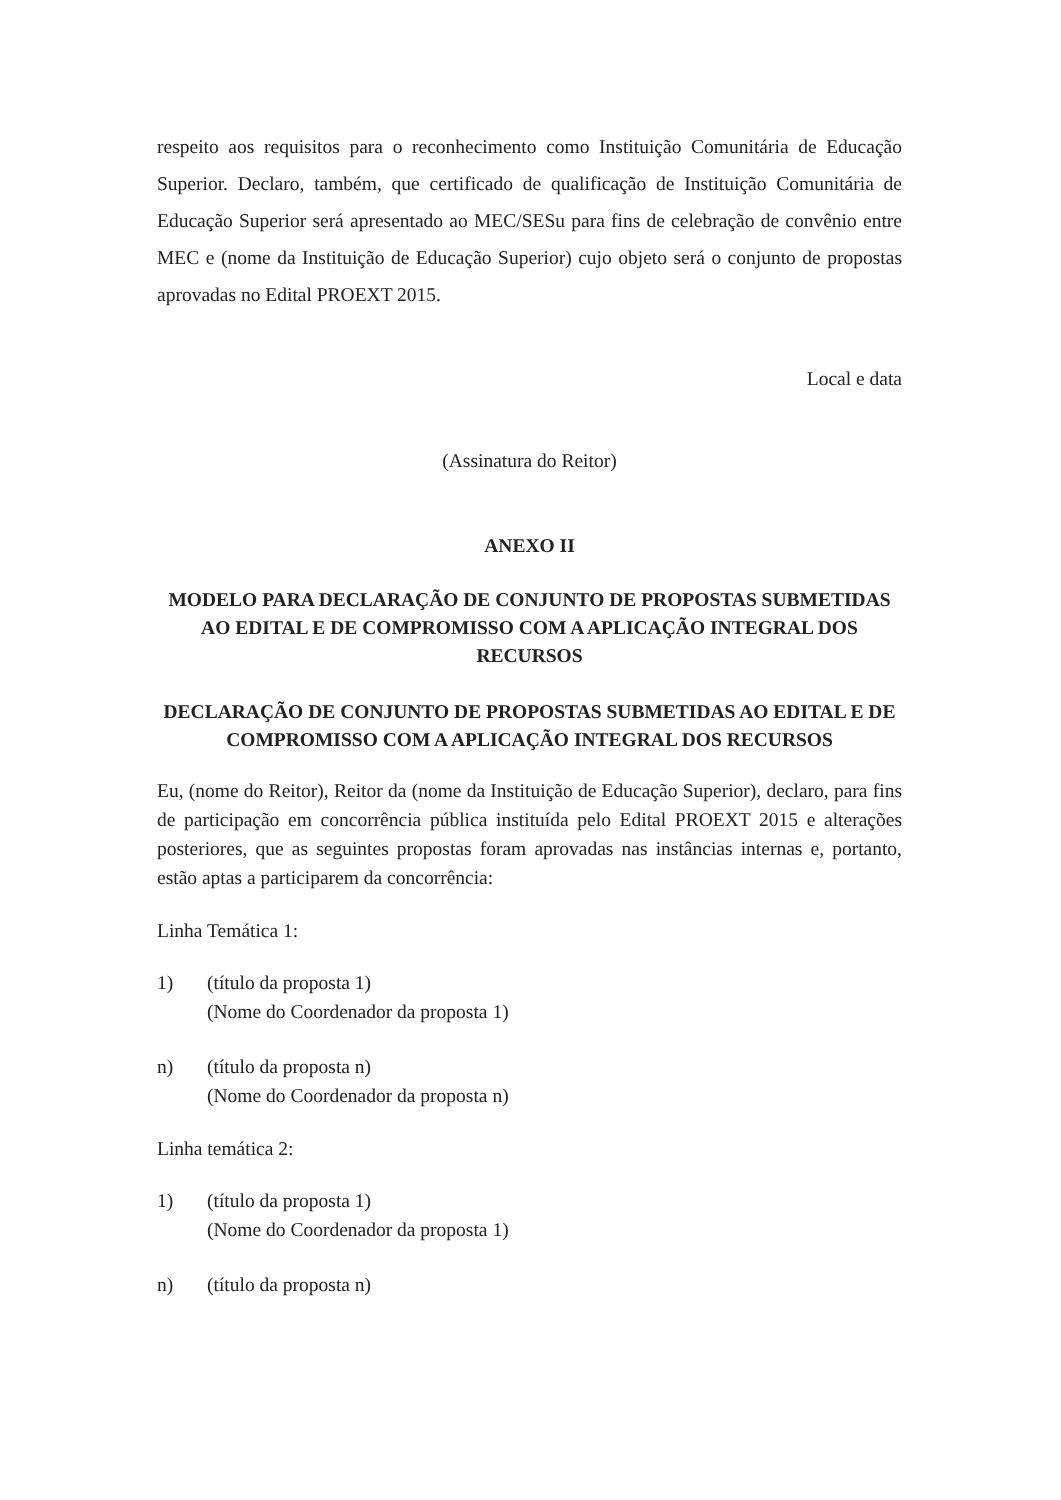respeito aos requisitos para o reconhecimento como Instituição Comunitária de Educação Superior. Declaro, também, que certificado de qualificação de Instituição Comunitária de Educação Superior será apresentado ao MEC/SESu para fins de celebração de convênio entre MEC e (nome da Instituição de Educação Superior) cujo objeto será o conjunto de propostas aprovadas no Edital PROEXT 2015.
Local e data
(Assinatura do Reitor)
ANEXO II
MODELO PARA DECLARAÇÃO DE CONJUNTO DE PROPOSTAS SUBMETIDAS AO EDITAL E DE COMPROMISSO COM A APLICAÇÃO INTEGRAL DOS RECURSOS
DECLARAÇÃO DE CONJUNTO DE PROPOSTAS SUBMETIDAS AO EDITAL E DE COMPROMISSO COM A APLICAÇÃO INTEGRAL DOS RECURSOS
Eu, (nome do Reitor), Reitor da (nome da Instituição de Educação Superior), declaro, para fins de participação em concorrência pública instituída pelo Edital PROEXT 2015 e alterações posteriores, que as seguintes propostas foram aprovadas nas instâncias internas e, portanto, estão aptas a participarem da concorrência:
Linha Temática 1:
1) (título da proposta 1)
(Nome do Coordenador da proposta 1)
n) (título da proposta n)
(Nome do Coordenador da proposta n)
Linha temática 2:
1) (título da proposta 1)
(Nome do Coordenador da proposta 1)
n) (título da proposta n)